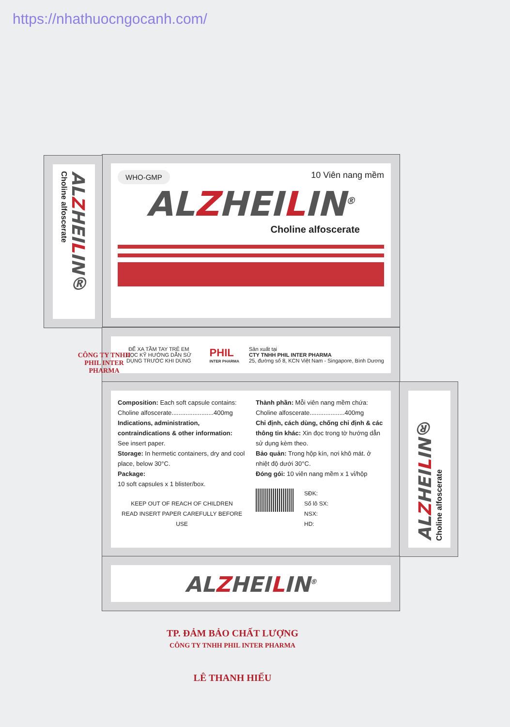https://nhathuocngocanh.com/
WHO-GMP
10 Viên nang mềm
ALZHEILIN<sup>®</sup>
Choline alfoscerate
ALZHEILIN® Choline alfoscerate
ĐỂ XA TẦM TAY TRẺ EM
ĐỌC KỸ HƯỚNG DẪN SỬ DỤNG TRƯỚC KHI DÙNG
PHIL
INTER PHARMA
Sản xuất tại
CTY TNHH PHIL INTER PHARMA
25, đường số 8, KCN Việt Nam - Singapore, Bình Dương
Composition: Each soft capsule contains:
Choline alfoscerate........................400mg
Indications, administration, contraindications & other information:
See insert paper.
Storage: In hermetic containers, dry and cool place, below 30°C.
Package:
10 soft capsules x 1 blister/box.
KEEP OUT OF REACH OF CHILDREN
READ INSERT PAPER CAREFULLY BEFORE USE
Thành phần: Mỗi viên nang mềm chứa:
Choline alfoscerate....................400mg
Chỉ định, cách dùng, chống chỉ định & các thông tin khác: Xin đọc trong tờ hướng dẫn sử dụng kèm theo.
Bảo quản: Trong hộp kín, nơi khô mát. ở nhiệt độ dưới 30°C.
Đóng gói: 10 viên nang mềm x 1 vỉ/hộp
SĐK:
Số lô SX:
NSX:
HD:
ALZHEILIN® Choline alfoscerate
ALZHEILIN<sup>®</sup>
CÔNG TY TNHH
PHIL INTER PHARMA
TP. ĐẢM BẢO CHẤT LƯỢNG
CÔNG TY TNHH PHIL INTER PHARMA
LÊ THANH HIẾU